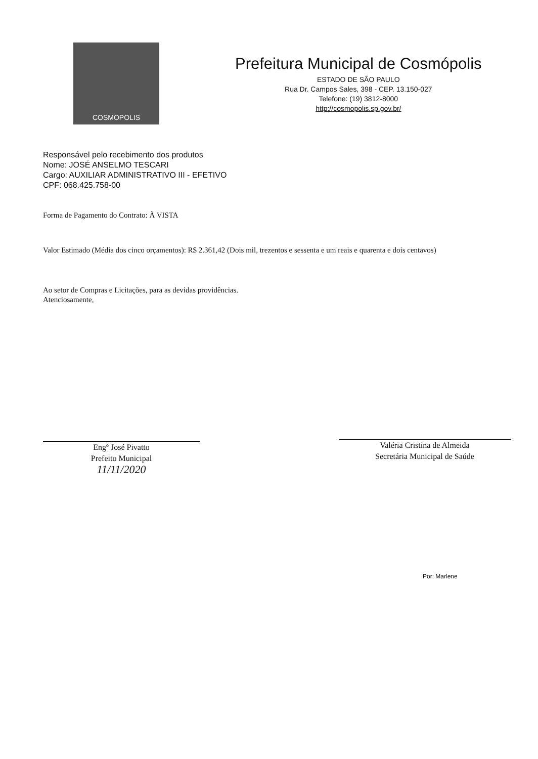COSMOPOLIS
Prefeitura Municipal de Cosmópolis
ESTADO DE SÃO PAULO
Rua Dr. Campos Sales, 398 - CEP. 13.150-027
Telefone: (19) 3812-8000
http://cosmopolis.sp.gov.br/
Responsável pelo recebimento dos produtos
Nome: JOSÉ ANSELMO TESCARI
Cargo: AUXILIAR ADMINISTRATIVO III - EFETIVO
CPF: 068.425.758-00
Forma de Pagamento do Contrato: À VISTA
Valor Estimado (Média dos cinco orçamentos): R$ 2.361,42 (Dois mil, trezentos e sessenta e um reais e quarenta e dois centavos)
Ao setor de Compras e Licitações, para as devidas providências.
Atenciosamente,
Engº José Pivatto
Prefeito Municipal
11/11/2020
Valéria Cristina de Almeida
Secretária Municipal de Saúde
Por: Marlene